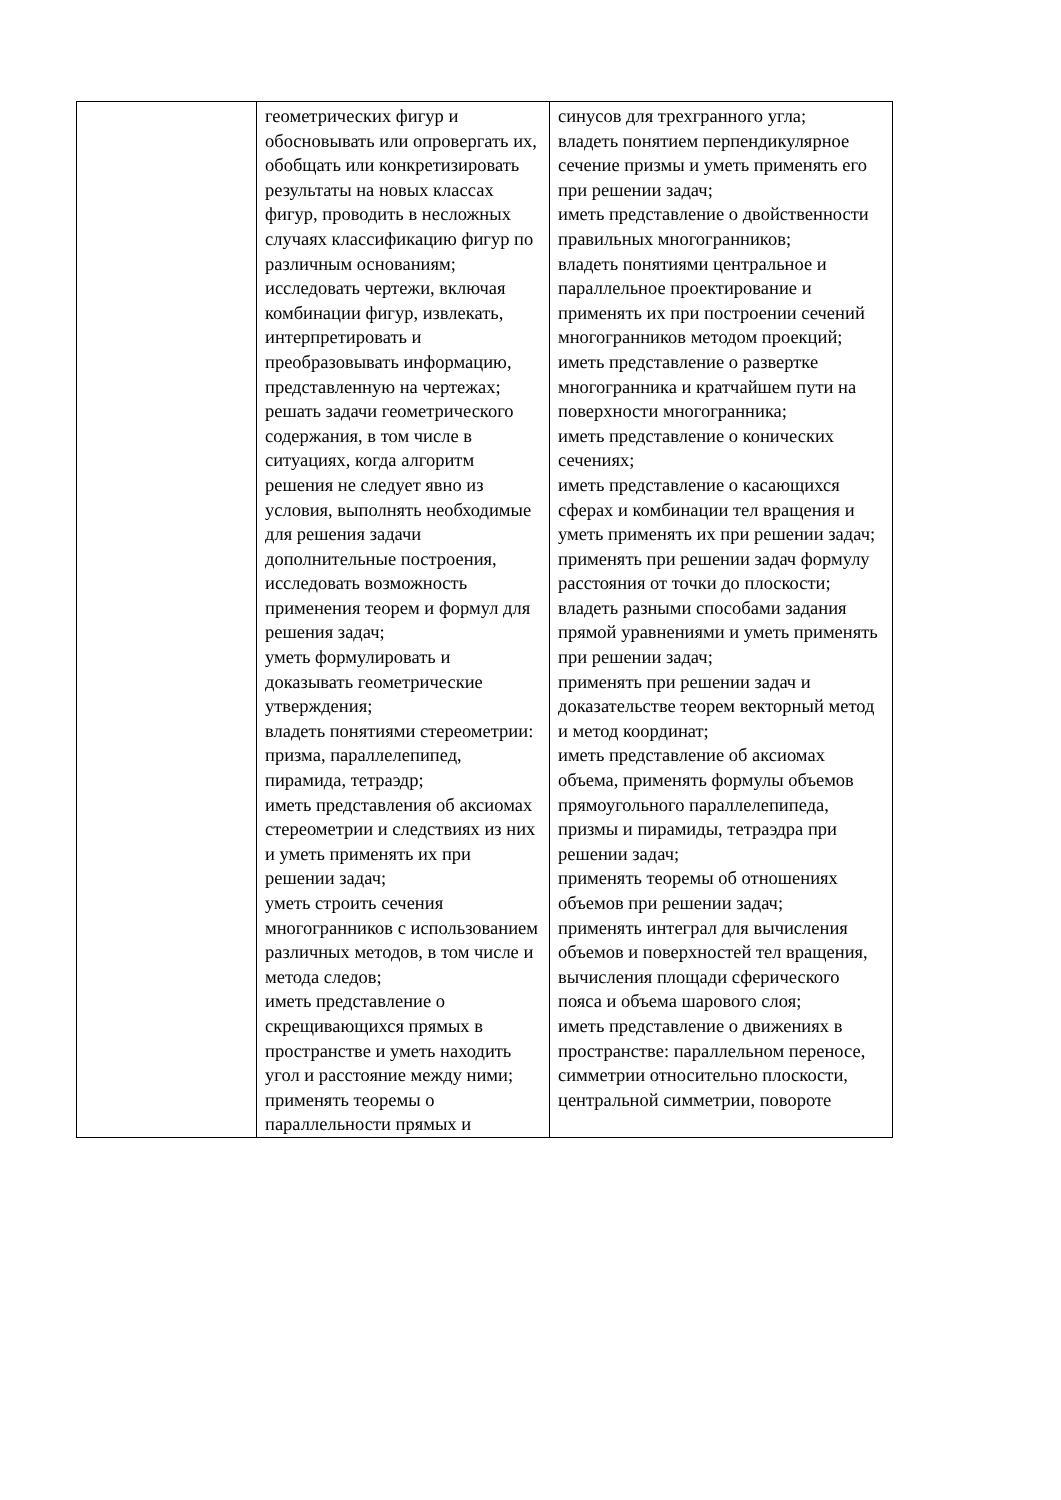| | геометрических фигур и обосновывать или опровергать их, обобщать или конкретизировать результаты на новых классах фигур, проводить в несложных случаях классификацию фигур по различным основаниям; исследовать чертежи, включая комбинации фигур, извлекать, интерпретировать и преобразовывать информацию, представленную на чертежах; решать задачи геометрического содержания, в том числе в ситуациях, когда алгоритм решения не следует явно из условия, выполнять необходимые для решения задачи дополнительные построения, исследовать возможность применения теорем и формул для решения задач; уметь формулировать и доказывать геометрические утверждения; владеть понятиями стереометрии: призма, параллелепипед, пирамида, тетраэдр; иметь представления об аксиомах стереометрии и следствиях из них и уметь применять их при решении задач; уметь строить сечения многогранников с использованием различных методов, в том числе и метода следов; иметь представление о скрещивающихся прямых в пространстве и уметь находить угол и расстояние между ними; применять теоремы о параллельности прямых и | синусов для трехгранного угла; владеть понятием перпендикулярное сечение призмы и уметь применять его при решении задач; иметь представление о двойственности правильных многогранников; владеть понятиями центральное и параллельное проектирование и применять их при построении сечений многогранников методом проекций; иметь представление о развертке многогранника и кратчайшем пути на поверхности многогранника; иметь представление о конических сечениях; иметь представление о касающихся сферах и комбинации тел вращения и уметь применять их при решении задач; применять при решении задач формулу расстояния от точки до плоскости; владеть разными способами задания прямой уравнениями и уметь применять при решении задач; применять при решении задач и доказательстве теорем векторный метод и метод координат; иметь представление об аксиомах объема, применять формулы объемов прямоугольного параллелепипеда, призмы и пирамиды, тетраэдра при решении задач; применять теоремы об отношениях объемов при решении задач; применять интеграл для вычисления объемов и поверхностей тел вращения, вычисления площади сферического пояса и объема шарового слоя; иметь представление о движениях в пространстве: параллельном переносе, симметрии относительно плоскости, центральной симметрии, повороте |